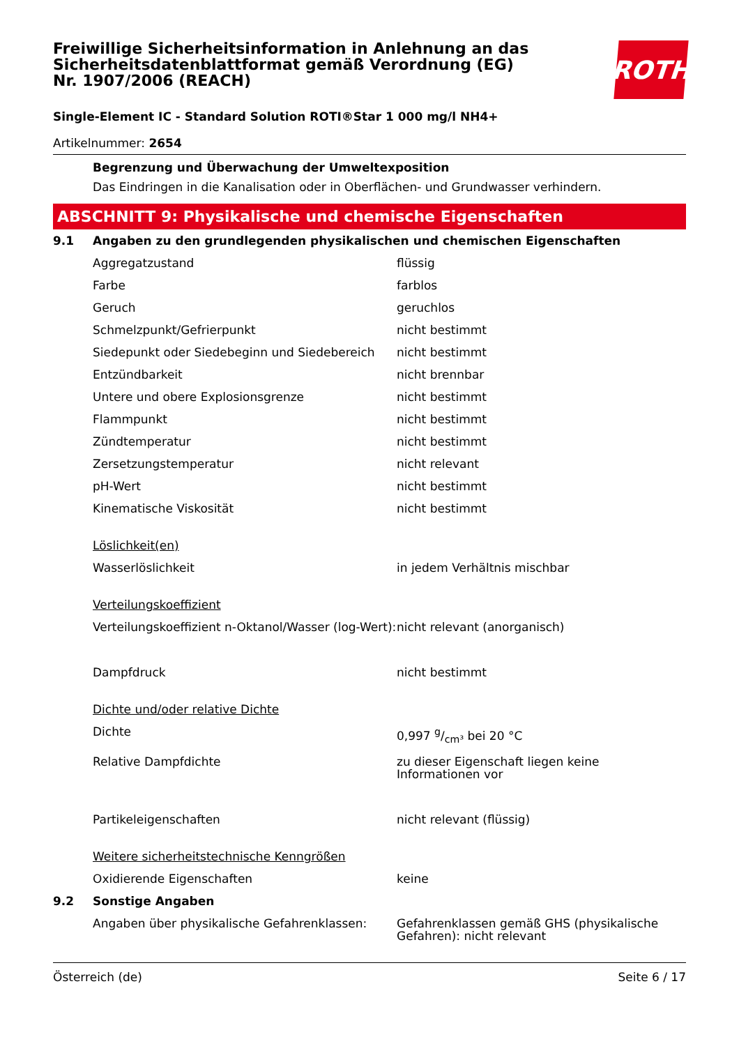ROTH
Freiwillige Sicherheitsinformation in Anlehnung an das Sicherheitsdatenblattformat gemäß Verordnung (EG) Nr. 1907/2006 (REACH)
Single-Element IC - Standard Solution ROTI®Star 1 000 mg/l NH4+
Artikelnummer: 2654
Begrenzung und Überwachung der Umweltexposition
Das Eindringen in die Kanalisation oder in Oberflächen- und Grundwasser verhindern.
ABSCHNITT 9: Physikalische und chemische Eigenschaften
| 9.1 | Angaben zu den grundlegenden physikalischen und chemischen Eigenschaften | |
| | Aggregatzustand | flüssig |
| | Farbe | farblos |
| | Geruch | geruchlos |
| | Schmelzpunkt/Gefrierpunkt | nicht bestimmt |
| | Siedepunkt oder Siedebeginn und Siedebereich | nicht bestimmt |
| | Entzündbarkeit | nicht brennbar |
| | Untere und obere Explosionsgrenze | nicht bestimmt |
| | Flammpunkt | nicht bestimmt |
| | Zündtemperatur | nicht bestimmt |
| | Zersetzungstemperatur | nicht relevant |
| | pH-Wert | nicht bestimmt |
| | Kinematische Viskosität | nicht bestimmt |
| | Löslichkeit(en) | |
| | Wasserlöslichkeit | in jedem Verhältnis mischbar |
| | Verteilungskoeffizient | |
| | Verteilungskoeffizient n-Oktanol/Wasser (log-Wert): | nicht relevant (anorganisch) |
| | Dampfdruck | nicht bestimmt |
| | Dichte und/oder relative Dichte | |
| | Dichte | 0,997 g/cm³ bei 20 °C |
| | Relative Dampfdichte | zu dieser Eigenschaft liegen keine Informationen vor |
| | Partikeleigenschaften | nicht relevant (flüssig) |
| | Weitere sicherheitstechnische Kenngrößen | |
| | Oxidierende Eigenschaften | keine |
| 9.2 | Sonstige Angaben | |
| | Angaben über physikalische Gefahrenklassen: | Gefahrenklassen gemäß GHS (physikalische Gefahren): nicht relevant |
Österreich (de) Seite 6 / 17